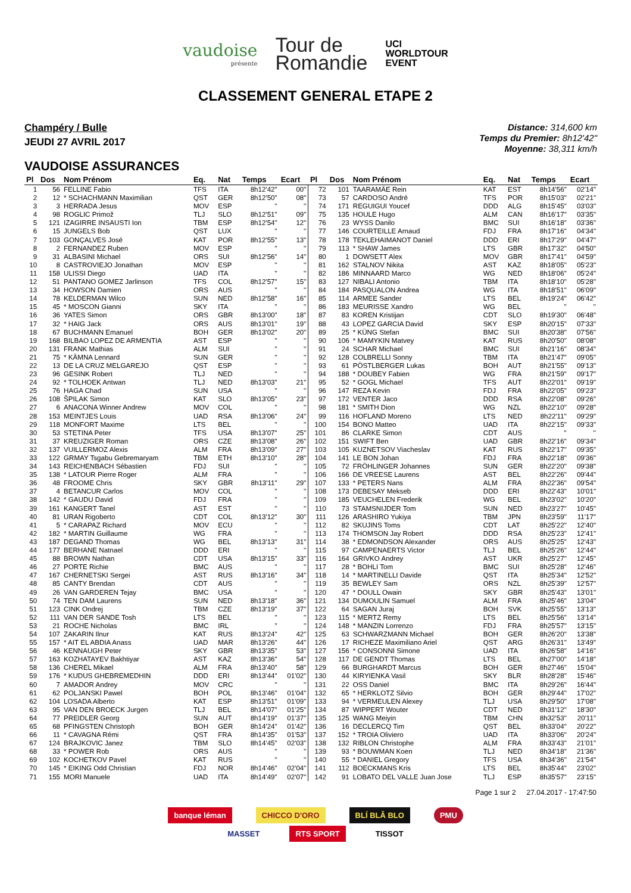vaudoise
présente
Tour de
Romandie
UCI
WORLDTOUR
EVENT
CLASSEMENT GENERAL ETAPE 2
Champéry / Bulle
JEUDI 27 AVRIL 2017
Distance: 314,600 km
Temps du Premier: 8h12'42"
Moyenne: 38,311 km/h
VAUDOISE ASSURANCES
| Pl | Dos | Nom Prénom | Eq. | Nat | Temps | Ecart | Pl | Dos | Nom Prénom | Eq. | Nat | Temps | Ecart |
| --- | --- | --- | --- | --- | --- | --- | --- | --- | --- | --- | --- | --- | --- |
| 1 | 56 | FELLINE Fabio | TFS | ITA | 8h12'42" | 00" | 72 | 101 | TAARAMÄE Rein | KAT | EST | 8h14'56" | 02'14" |
| 2 | 12 | * SCHACHMANN Maximilian | QST | GER | 8h12'50" | 08" | 73 | 57 | CARDOSO André | TFS | POR | 8h15'03" | 02'21" |
| 3 | 3 | HERRADA Jesus | MOV | ESP | '' | '' | 74 | 171 | REGUIGUI Youcef | DDD | ALG | 8h15'45" | 03'03" |
| 4 | 98 | ROGLIC Primož | TLJ | SLO | 8h12'51" | 09" | 75 | 135 | HOULE Hugo | ALM | CAN | 8h16'17" | 03'35" |
| 5 | 121 | IZAGIRRE INSAUSTI Ion | TBM | ESP | 8h12'54" | 12" | 76 | 23 | WYSS Danilo | BMC | SUI | 8h16'18" | 03'36" |
| 6 | 15 | JUNGELS Bob | QST | LUX | '' | '' | 77 | 146 | COURTEILLE Arnaud | FDJ | FRA | 8h17'16" | 04'34" |
| 7 | 103 | GONÇALVES José | KAT | POR | 8h12'55" | 13" | 78 | 178 | TEKLEHAIMANOT Daniel | DDD | ERI | 8h17'29" | 04'47" |
| 8 | 2 | FERNANDEZ Ruben | MOV | ESP | '' | '' | 79 | 113 | * SHAW James | LTS | GBR | 8h17'32" | 04'50" |
| 9 | 31 | ALBASINI Michael | ORS | SUI | 8h12'56" | 14" | 80 | 1 | DOWSETT Alex | MOV | GBR | 8h17'41" | 04'59" |
| 10 | 8 | CASTROVIEJO Jonathan | MOV | ESP | '' | '' | 81 | 162 | STALNOV Nikita | AST | KAZ | 8h18'05" | 05'23" |
| 11 | 158 | ULISSI Diego | UAD | ITA | '' | '' | 82 | 186 | MINNAARD Marco | WG | NED | 8h18'06" | 05'24" |
| 12 | 51 | PANTANO GOMEZ Jarlinson | TFS | COL | 8h12'57" | 15" | 83 | 127 | NIBALI Antonio | TBM | ITA | 8h18'10" | 05'28" |
| 13 | 34 | HOWSON Damien | ORS | AUS | '' | '' | 84 | 184 | PASQUALON Andrea | WG | ITA | 8h18'51" | 06'09" |
| 14 | 78 | KELDERMAN Wilco | SUN | NED | 8h12'58" | 16" | 85 | 114 | ARMEE Sander | LTS | BEL | 8h19'24" | 06'42" |
| 15 | 45 | * MOSCON Gianni | SKY | ITA | '' | '' | 86 | 183 | MEURISSE Xandro | WG | BEL | '' | '' |
| 16 | 36 | YATES Simon | ORS | GBR | 8h13'00" | 18" | 87 | 83 | KOREN Kristijan | CDT | SLO | 8h19'30" | 06'48" |
| 17 | 32 | * HAIG Jack | ORS | AUS | 8h13'01" | 19" | 88 | 43 | LOPEZ GARCIA David | SKY | ESP | 8h20'15" | 07'33" |
| 18 | 67 | BUCHMANN Emanuel | BOH | GER | 8h13'02" | 20" | 89 | 25 | * KÜNG Stefan | BMC | SUI | 8h20'38" | 07'56" |
| 19 | 168 | BILBAO LOPEZ DE ARMENTIA | AST | ESP | '' | '' | 90 | 106 | * MAMYKIN Matvey | KAT | RUS | 8h20'50" | 08'08" |
| 20 | 131 | FRANK Mathias | ALM | SUI | '' | '' | 91 | 24 | SCHAR Michael | BMC | SUI | 8h21'16" | 08'34" |
| 21 | 75 | * KÄMNA Lennard | SUN | GER | '' | '' | 92 | 128 | COLBRELLI Sonny | TBM | ITA | 8h21'47" | 09'05" |
| 22 | 13 | DE LA CRUZ MELGAREJO | QST | ESP | '' | '' | 93 | 61 | PÖSTLBERGER Lukas | BOH | AUT | 8h21'55" | 09'13" |
| 23 | 96 | GESINK Robert | TLJ | NED | '' | '' | 94 | 188 | * DOUBEY Fabien | WG | FRA | 8h21'59" | 09'17" |
| 24 | 92 | * TOLHOEK Antwan | TLJ | NED | 8h13'03" | 21" | 95 | 52 | * GOGL Michael | TFS | AUT | 8h22'01" | 09'19" |
| 25 | 76 | HAGA Chad | SUN | USA | '' | '' | 96 | 147 | REZA Kevin | FDJ | FRA | 8h22'05" | 09'23" |
| 26 | 108 | ŠPILAK Simon | KAT | SLO | 8h13'05" | 23" | 97 | 172 | VENTER Jaco | DDD | RSA | 8h22'08" | 09'26" |
| 27 | 6 | ANACONA Winner Andrew | MOV | COL | '' | '' | 98 | 181 | * SMITH Dion | WG | NZL | 8h22'10" | 09'28" |
| 28 | 153 | MEINTJES Louis | UAD | RSA | 8h13'06" | 24" | 99 | 116 | HOFLAND Moreno | LTS | NED | 8h22'11" | 09'29" |
| 29 | 118 | MONFORT Maxime | LTS | BEL | '' | '' | 100 | 154 | BONO Matteo | UAD | ITA | 8h22'15" | 09'33" |
| 30 | 53 | STETINA Peter | TFS | USA | 8h13'07" | 25" | 101 | 86 | CLARKE Simon | CDT | AUS | '' | '' |
| 31 | 37 | KREUZIGER Roman | ORS | CZE | 8h13'08" | 26" | 102 | 151 | SWIFT Ben | UAD | GBR | 8h22'16" | 09'34" |
| 32 | 137 | VUILLERMOZ Alexis | ALM | FRA | 8h13'09" | 27" | 103 | 105 | KUZNETSOV Viacheslav | KAT | RUS | 8h22'17" | 09'35" |
| 33 | 122 | GRMAY Tsgabu Gebremaryam | TBM | ETH | 8h13'10" | 28" | 104 | 141 | LE BON Johan | FDJ | FRA | 8h22'18" | 09'36" |
| 34 | 143 | REICHENBACH Sébastien | FDJ | SUI | '' | '' | 105 | 72 | FRÖHLINGER Johannes | SUN | GER | 8h22'20" | 09'38" |
| 35 | 138 | * LATOUR Pierre Roger | ALM | FRA | '' | '' | 106 | 166 | DE VREESE Laurens | AST | BEL | 8h22'26" | 09'44" |
| 36 | 48 | FROOME Chris | SKY | GBR | 8h13'11" | 29" | 107 | 133 | * PETERS Nans | ALM | FRA | 8h22'36" | 09'54" |
| 37 | 4 | BETANCUR Carlos | MOV | COL | '' | '' | 108 | 173 | DEBESAY Mekseb | DDD | ERI | 8h22'43" | 10'01" |
| 38 | 142 | * GAUDU David | FDJ | FRA | '' | '' | 109 | 185 | VEUCHELEN Frederik | WG | BEL | 8h23'02" | 10'20" |
| 39 | 161 | KANGERT Tanel | AST | EST | '' | '' | 110 | 73 | STAMSNIJDER Tom | SUN | NED | 8h23'27" | 10'45" |
| 40 | 81 | URAN Rigoberto | CDT | COL | 8h13'12" | 30" | 111 | 126 | ARASHIRO Yukiya | TBM | JPN | 8h23'59" | 11'17" |
| 41 | 5 | * CARAPAZ Richard | MOV | ECU | '' | '' | 112 | 82 | SKUJINS Toms | CDT | LAT | 8h25'22" | 12'40" |
| 42 | 182 | * MARTIN Guillaume | WG | FRA | '' | '' | 113 | 174 | THOMSON Jay Robert | DDD | RSA | 8h25'23" | 12'41" |
| 43 | 187 | DEGAND Thomas | WG | BEL | 8h13'13" | 31" | 114 | 38 | * EDMONDSON Alexander | ORS | AUS | 8h25'25" | 12'43" |
| 44 | 177 | BERHANE Natnael | DDD | ERI | '' | '' | 115 | 97 | CAMPENAERTS Victor | TLJ | BEL | 8h25'26" | 12'44" |
| 45 | 88 | BROWN Nathan | CDT | USA | 8h13'15" | 33" | 116 | 164 | GRIVKO Andrey | AST | UKR | 8h25'27" | 12'45" |
| 46 | 27 | PORTE Richie | BMC | AUS | '' | '' | 117 | 28 | * BOHLI Tom | BMC | SUI | 8h25'28" | 12'46" |
| 47 | 167 | CHERNETSKI Sergei | AST | RUS | 8h13'16" | 34" | 118 | 14 | * MARTINELLI Davide | QST | ITA | 8h25'34" | 12'52" |
| 48 | 85 | CANTY Brendan | CDT | AUS | '' | '' | 119 | 35 | BEWLEY Sam | ORS | NZL | 8h25'39" | 12'57" |
| 49 | 26 | VAN GARDEREN Tejay | BMC | USA | '' | '' | 120 | 47 | * DOULL Owain | SKY | GBR | 8h25'43" | 13'01" |
| 50 | 74 | TEN DAM Laurens | SUN | NED | 8h13'18" | 36" | 121 | 134 | DUMOULIN Samuel | ALM | FRA | 8h25'46" | 13'04" |
| 51 | 123 | CINK Ondrej | TBM | CZE | 8h13'19" | 37" | 122 | 64 | SAGAN Juraj | BOH | SVK | 8h25'55" | 13'13" |
| 52 | 111 | VAN DER SANDE Tosh | LTS | BEL | '' | '' | 123 | 115 | * MERTZ Remy | LTS | BEL | 8h25'56" | 13'14" |
| 53 | 21 | ROCHE Nicholas | BMC | IRL | '' | '' | 124 | 148 | * MANZIN Lorrenzo | FDJ | FRA | 8h25'57" | 13'15" |
| 54 | 107 | ZAKARIN Ilnur | KAT | RUS | 8h13'24" | 42" | 125 | 63 | SCHWARZMANN Michael | BOH | GER | 8h26'20" | 13'38" |
| 55 | 157 | * AIT EL ABDIA Anass | UAD | MAR | 8h13'26" | 44" | 126 | 17 | RICHEZE Maximiliano Ariel | QST | ARG | 8h26'31" | 13'49" |
| 56 | 46 | KENNAUGH Peter | SKY | GBR | 8h13'35" | 53" | 127 | 156 | * CONSONNI Simone | UAD | ITA | 8h26'58" | 14'16" |
| 57 | 163 | KOZHATAYEV Bakhtiyar | AST | KAZ | 8h13'36" | 54" | 128 | 117 | DE GENDT Thomas | LTS | BEL | 8h27'00" | 14'18" |
| 58 | 136 | CHEREL Mikael | ALM | FRA | 8h13'40" | 58" | 129 | 66 | BURGHARDT Marcus | BOH | GER | 8h27'46" | 15'04" |
| 59 | 176 | * KUDUS GHEBREMEDHIN | DDD | ERI | 8h13'44" | 01'02" | 130 | 44 | KIRYIENKA Vasil | SKY | BLR | 8h28'28" | 15'46" |
| 60 | 7 | AMADOR Andrey | MOV | CRC | '' | '' | 131 | 22 | OSS Daniel | BMC | ITA | 8h29'26" | 16'44" |
| 61 | 62 | POLJANSKI Pawel | BOH | POL | 8h13'46" | 01'04" | 132 | 65 | * HERKLOTZ Silvio | BOH | GER | 8h29'44" | 17'02" |
| 62 | 104 | LOSADA Alberto | KAT | ESP | 8h13'51" | 01'09" | 133 | 94 | * VERMEULEN Alexey | TLJ | USA | 8h29'50" | 17'08" |
| 63 | 95 | VAN DEN BROECK Jurgen | TLJ | BEL | 8h14'07" | 01'25" | 134 | 87 | WIPPERT Wouter | CDT | NED | 8h31'12" | 18'30" |
| 64 | 77 | PREIDLER Georg | SUN | AUT | 8h14'19" | 01'37" | 135 | 125 | WANG Meiyin | TBM | CHN | 8h32'53" | 20'11" |
| 65 | 68 | PFINGSTEN Christoph | BOH | GER | 8h14'24" | 01'42" | 136 | 16 | DECLERCQ Tim | QST | BEL | 8h33'04" | 20'22" |
| 66 | 11 | * CAVAGNA Rémi | QST | FRA | 8h14'35" | 01'53" | 137 | 152 | * TROIA Oliviero | UAD | ITA | 8h33'06" | 20'24" |
| 67 | 124 | BRAJKOVIC Janez | TBM | SLO | 8h14'45" | 02'03" | 138 | 132 | RIBLON Christophe | ALM | FRA | 8h33'43" | 21'01" |
| 68 | 33 | * POWER Rob | ORS | AUS | '' | '' | 139 | 93 | * BOUWMAN Koen | TLJ | NED | 8h34'18" | 21'36" |
| 69 | 102 | KOCHETKOV Pavel | KAT | RUS | '' | '' | 140 | 55 | * DANIEL Gregory | TFS | USA | 8h34'36" | 21'54" |
| 70 | 145 | * EIKING Odd Christian | FDJ | NOR | 8h14'46" | 02'04" | 141 | 112 | BOECKMANS Kris | LTS | BEL | 8h35'44" | 23'02" |
| 71 | 155 | MORI Manuele | UAD | ITA | 8h14'49" | 02'07" | 142 | 91 | LOBATO DEL VALLE Juan Jose | TLJ | ESP | 8h35'57" | 23'15" |
Page 1 sur 2 27.04.2017 - 17:47:50
banque léman CHICCO D'ORO BLÍ BLÂ BLO PMU
MASSET RTS SPORT TISSOT